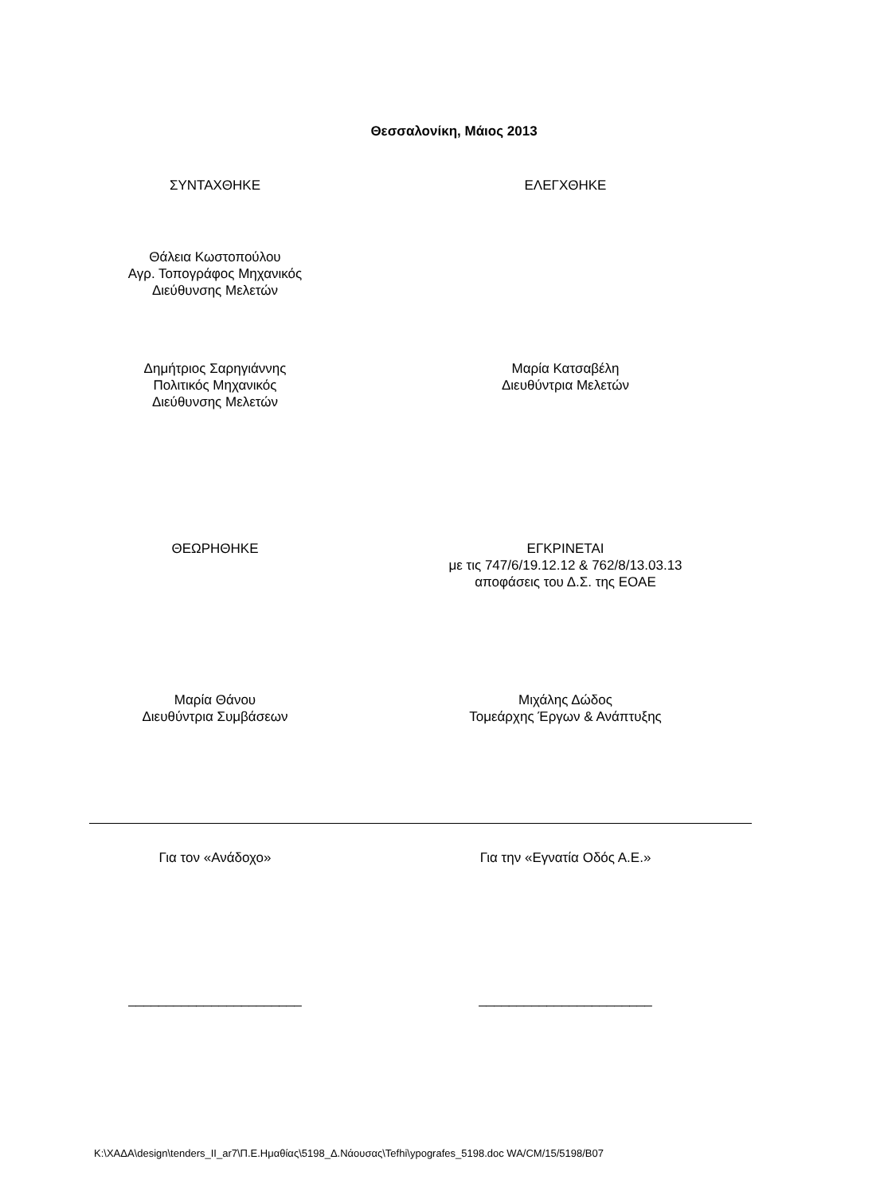Θεσσαλονίκη, Μάιος 2013
ΣΥΝΤΑΧΘΗΚΕ ΕΛΕΓΧΘΗΚΕ
Θάλεια Κωστοπούλου
Αγρ. Τοπογράφος Μηχανικός
Διεύθυνσης Μελετών
Δημήτριος Σαρηγιάννης
Πολιτικός Μηχανικός
Διεύθυνσης Μελετών
Μαρία Κατσαβέλη
Διευθύντρια Μελετών
ΘΕΩΡΗΘΗΚΕ ΕΓΚΡΙΝΕΤΑΙ
με τις 747/6/19.12.12 & 762/8/13.03.13
αποφάσεις του Δ.Σ. της ΕΟΑΕ
Μαρία Θάνου
Διευθύντρια Συμβάσεων
Μιχάλης Δώδος
Τομεάρχης Έργων & Ανάπτυξης
Για τον «Ανάδοχο» Για την «Εγνατία Οδός Α.Ε.»
_______________________ _______________________
K:\ΧΑΔΑ\design\tenders_II_ar7\Π.Ε.Ημαθίας\5198_Δ.Νάουσας\Tefhi\ypografes_5198.doc WA/CM/15/5198/B07